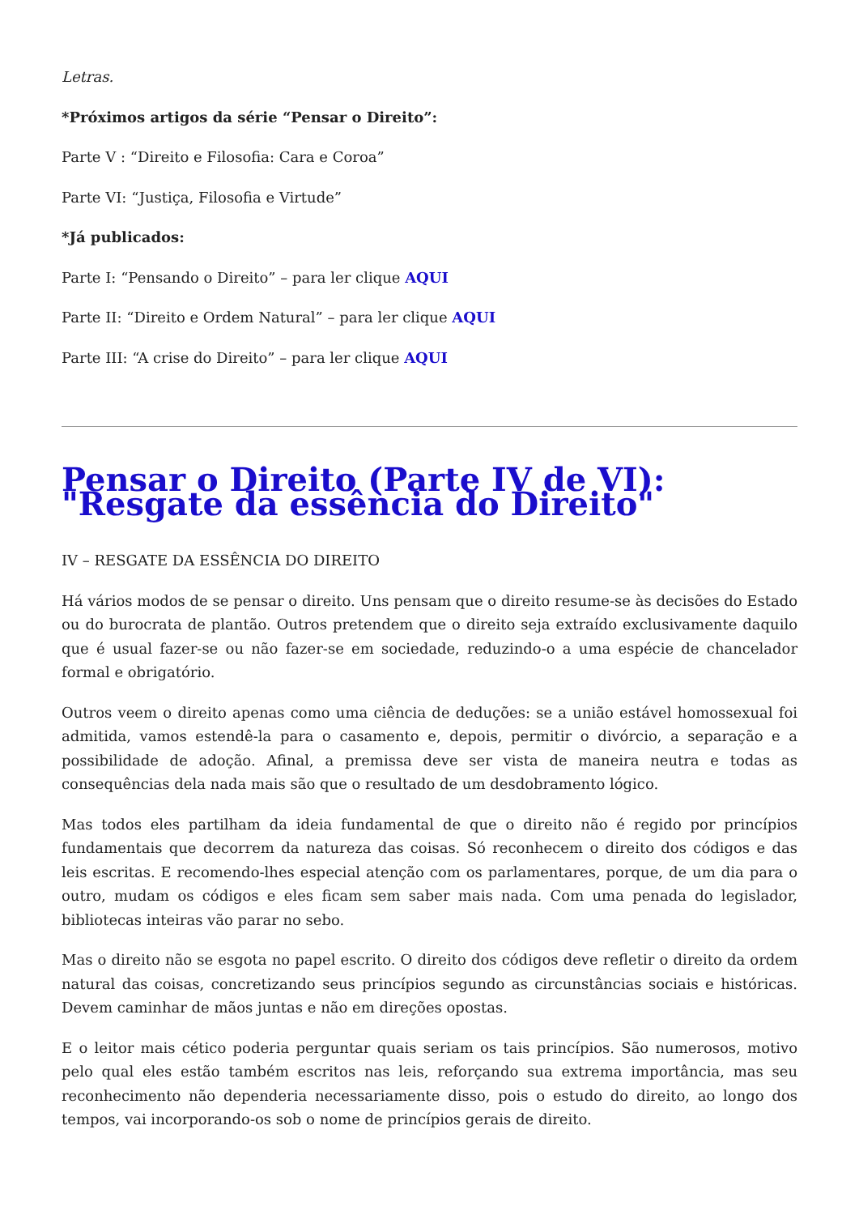Letras.
*Próximos artigos da série “Pensar o Direito”:
Parte V : “Direito e Filosofia: Cara e Coroa”
Parte VI: “Justiça, Filosofia e Virtude”
*Já publicados:
Parte I: “Pensando o Direito” – para ler clique AQUI
Parte II: “Direito e Ordem Natural” – para ler clique AQUI
Parte III: “A crise do Direito” – para ler clique AQUI
Pensar o Direito (Parte IV de VI): "Resgate da essência do Direito"
IV – RESGATE DA ESSÊNCIA DO DIREITO
Há vários modos de se pensar o direito. Uns pensam que o direito resume-se às decisões do Estado ou do burocrata de plantão. Outros pretendem que o direito seja extraído exclusivamente daquilo que é usual fazer-se ou não fazer-se em sociedade, reduzindo-o a uma espécie de chancelador formal e obrigatório.
Outros veem o direito apenas como uma ciência de deduções: se a união estável homossexual foi admitida, vamos estendê-la para o casamento e, depois, permitir o divórcio, a separação e a possibilidade de adoção. Afinal, a premissa deve ser vista de maneira neutra e todas as consequências dela nada mais são que o resultado de um desdobramento lógico.
Mas todos eles partilham da ideia fundamental de que o direito não é regido por princípios fundamentais que decorrem da natureza das coisas. Só reconhecem o direito dos códigos e das leis escritas. E recomendo-lhes especial atenção com os parlamentares, porque, de um dia para o outro, mudam os códigos e eles ficam sem saber mais nada. Com uma penada do legislador, bibliotecas inteiras vão parar no sebo.
Mas o direito não se esgota no papel escrito. O direito dos códigos deve refletir o direito da ordem natural das coisas, concretizando seus princípios segundo as circunstâncias sociais e históricas. Devem caminhar de mãos juntas e não em direções opostas.
E o leitor mais cético poderia perguntar quais seriam os tais princípios. São numerosos, motivo pelo qual eles estão também escritos nas leis, reforçando sua extrema importância, mas seu reconhecimento não dependeria necessariamente disso, pois o estudo do direito, ao longo dos tempos, vai incorporando-os sob o nome de princípios gerais de direito.